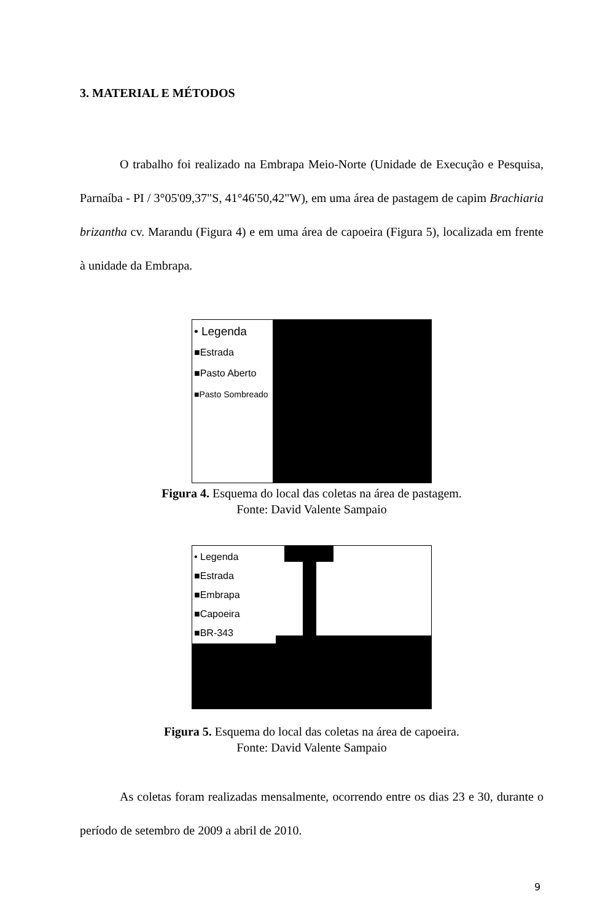3. MATERIAL E MÉTODOS
O trabalho foi realizado na Embrapa Meio-Norte (Unidade de Execução e Pesquisa, Parnaíba - PI / 3°05'09,37"S, 41°46'50,42"W), em uma área de pastagem de capim Brachiaria brizantha cv. Marandu (Figura 4) e em uma área de capoeira (Figura 5), localizada em frente à unidade da Embrapa.
• Legenda
■Estrada
■Pasto Aberto
■Pasto Sombreado
Figura 4. Esquema do local das coletas na área de pastagem.
Fonte: David Valente Sampaio
• Legenda
■Estrada
■Embrapa
■Capoeira
■BR-343
Figura 5. Esquema do local das coletas na área de capoeira.
Fonte: David Valente Sampaio
As coletas foram realizadas mensalmente, ocorrendo entre os dias 23 e 30, durante o período de setembro de 2009 a abril de 2010.
9